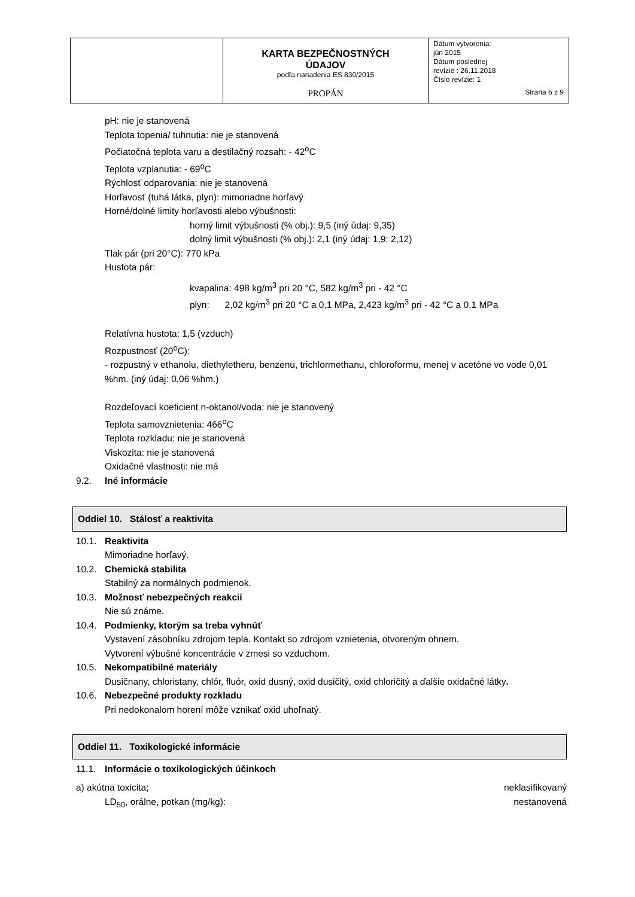| | KARTA BEZPEČNOSTNÝCH ÚDAJOV podľa nariadenia ES 830/2015 PROPÁN | Dátum vytvorenia: jún 2015 Dátum poslednej revízie : 26.11.2018 Číslo revízie: 1 Strana 6 z 9 |
pH: nie je stanovená
Teplota topenia/ tuhnutia: nie je stanovená
Počiatočná teplota varu a destilačný rozsah: - 42<sup>o</sup>C
Teplota vzplanutia: - 69<sup>o</sup>C
Rýchlosť odparovania: nie je stanovená
Horľavosť (tuhá látka, plyn): mimoriadne horľavý
Horné/dolné limity horľavosti alebo výbušnosti:
horný limit výbušnosti (% obj.): 9,5 (iný údaj: 9,35)
dolný limit výbušnosti (% obj.): 2,1 (iný údaj: 1,9; 2,12)
Tlak pár (pri 20°C): 770 kPa
Hustota pár:
kvapalina: 498 kg/m<sup>3</sup> pri 20 °C, 582 kg/m<sup>3</sup> pri - 42 °C
plyn: 2,02 kg/m<sup>3</sup> pri 20 °C a 0,1 MPa, 2,423 kg/m<sup>3</sup> pri - 42 °C a 0,1 MPa
Relatívna hustota: 1,5 (vzduch)
Rozpustnosť (20<sup>o</sup>C):
- rozpustný v ethanolu, diethyletheru, benzenu, trichlormethanu, chloroformu, menej v acetóne vo vode 0,01 %hm. (iný údaj: 0,06 %hm.)
Rozdeľovací koeficient n-oktanol/voda: nie je stanovený
Teplota samovznietenia: 466<sup>o</sup>C
Teplota rozkladu: nie je stanovená
Viskozita: nie je stanovená
Oxidačné vlastnosti: nie má
9.2. Iné informácie
Oddiel 10. Stálosť a reaktivita
10.1. Reaktivita
Mimoriadne horľavý.
10.2. Chemická stabilita
Stabilný za normálnych podmienok.
10.3. Možnosť nebezpečných reakcií
Nie sú známe.
10.4. Podmienky, ktorým sa treba vyhnúť
Vystavení zásobníku zdrojom tepla. Kontakt so zdrojom vznietenia, otvoreným ohnem.
Vytvorení výbušné koncentrácie v zmesi so vzduchom.
10.5. Nekompatibilné materiály
Dusičnany, chloristany, chlór, fluór, oxid dusný, oxid dusičitý, oxid chloričitý a ďalšie oxidačné látky.
10.6. Nebezpečné produkty rozkladu
Pri nedokonalom horení môže vznikať oxid uhoľnatý.
Oddiel 11. Toxikologické informácie
11.1. Informácie o toxikologických účinkoch
a) akútna toxicita; neklasifikovaný
LD<sub>50</sub>, orálne, potkan (mg/kg): nestanovená